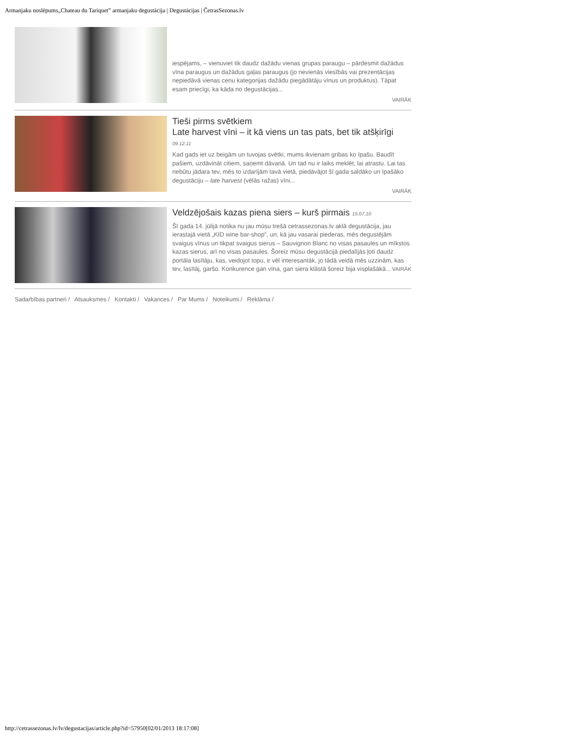Armanjaku noslēpums„Chateau du Tariquet” armanjaku degustācija | Degustācijas | ČetrasSezonas.lv
iespējams, – vienuviet tik daudz dažādu vienas grupas paraugu – pārdesmit dažādus vīna paraugus un dažādus gaļas paraugus (jo nevienās viesībās vai prezentācijas nepiedāvā vienas cenu kategorijas dažādu piegādātāju vīnus un produktus). Tāpat esam priecīgi, ka kāda no degustācijas...
VAIRĀK
Tieši pirms svētkiem
Late harvest vīni – it kā viens un tas pats, bet tik atšķirīgi
09.12.11
Kad gads iet uz beigām un tuvojas svētki, mums ikvienam gribas ko īpašu. Baudīt pašiem, uzdāvināt citiem, saņemt dāvanā. Un tad nu ir laiks meklēt, lai atrastu. Lai tas nebūtu jādara tev, mēs to izdarījām tavā vietā, piedāvājot šī gada saldāko un īpašāko degustāciju – late harvest (vēlās ražas) vīni...
VAIRĀK
Veldzējošais kazas piena siers – kurš pirmais 15.07.10
Šī gada 14. jūlijā notika nu jau mūsu trešā cetrassezonas.lv aklā degustācija, jau ierastajā vietā „KID wine bar-shop”, un, kā jau vasarai piederas, mēs degustējām svaigus vīnus un tikpat svaigus sierus – Sauvignon Blanc no visas pasaules un mīkstos kazas sierus, arī no visas pasaules. Šoreiz mūsu degustācijā piedalījās ļoti daudz portāla lasītāju, kas, veidojot topu, ir vēl interesantāk, jo tādā veidā mēs uzzinām, kas tev, lasītāj, garšo. Konkurence gan vīna, gan siera klāstā šoreiz bija visplašākā... VAIRĀK
Sadarbības partneri / Atsauksmes / Kontakti / Vakances / Par Mums / Noteikumi / Reklāma /
http://cetrassezonas.lv/lv/degustacijas/article.php?id=57950[02/01/2013 18:17:08]